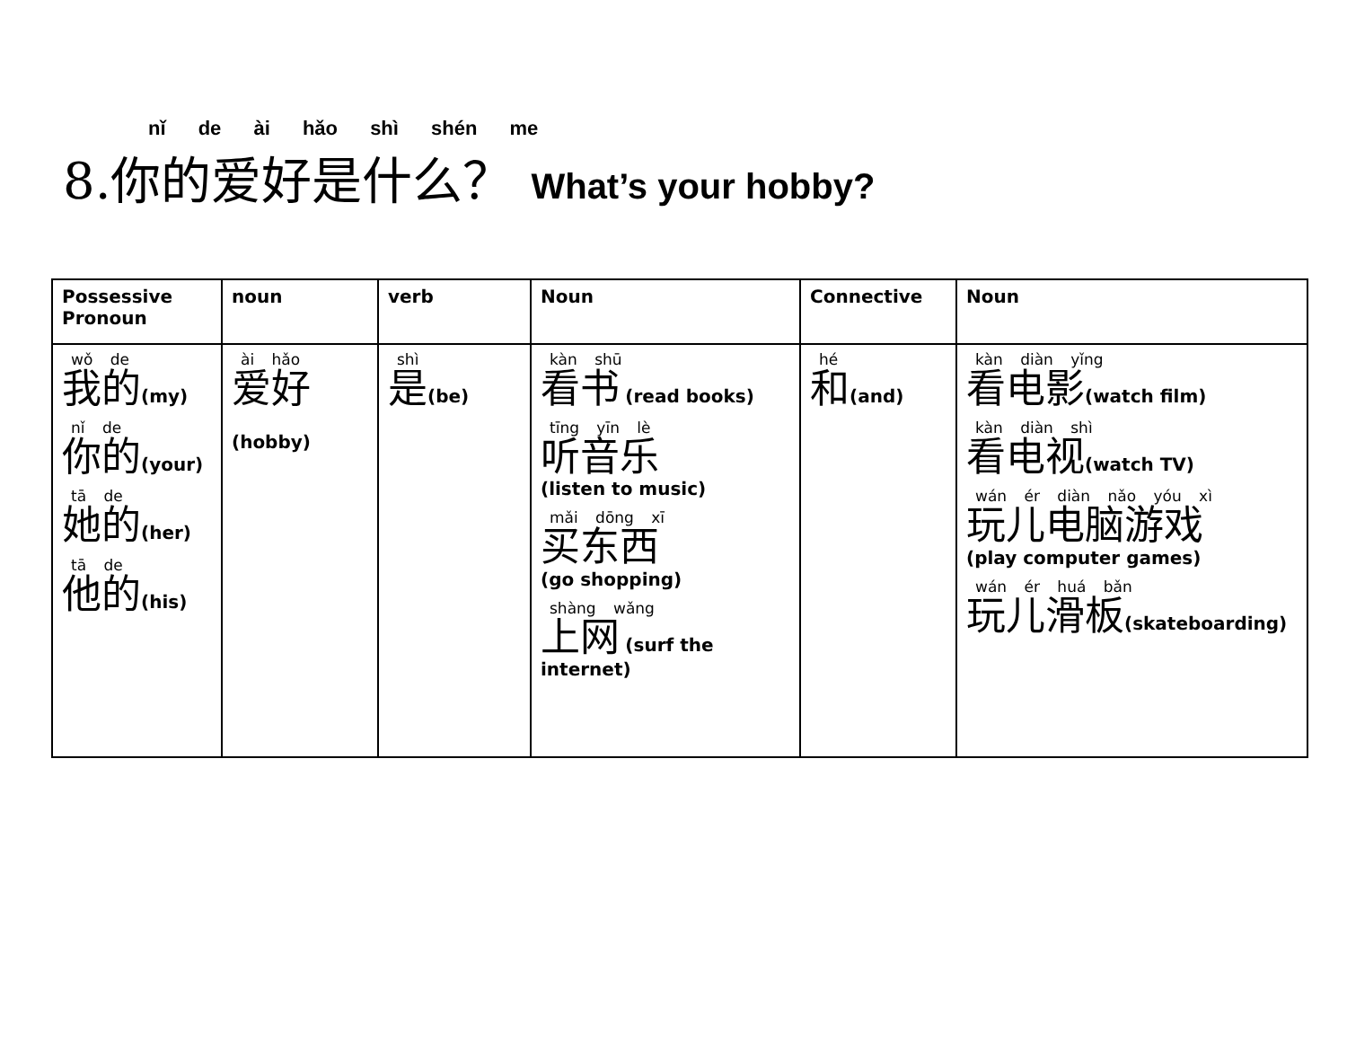nǐ de ài hǎo shì shén me
8.你的爱好是什么？ What’s your hobby?
| Possessive Pronoun | noun | verb | Noun | Connective | Noun |
| --- | --- | --- | --- | --- | --- |
| wǒ de 我的 (my) nǐ de 你的 (your) tā de 她的 (her) tā de 他的 (his) | ài hǎo 爱好 (hobby) | shì 是 (be) | kàn shū 看书 (read books) tīng yīn lè 听音乐 (listen to music) mǎi dōng xī 买东西 (go shopping) shàng wǎng 上网 (surf the internet) | hé 和 (and) | kàn diàn yǐng 看电影 (watch film) kàn diàn shì 看电视 (watch TV) wán ér diàn nǎo yóu xì 玩儿电脑游戏 (play computer games) wán ér huá bǎn 玩儿滑板 (skateboarding) |